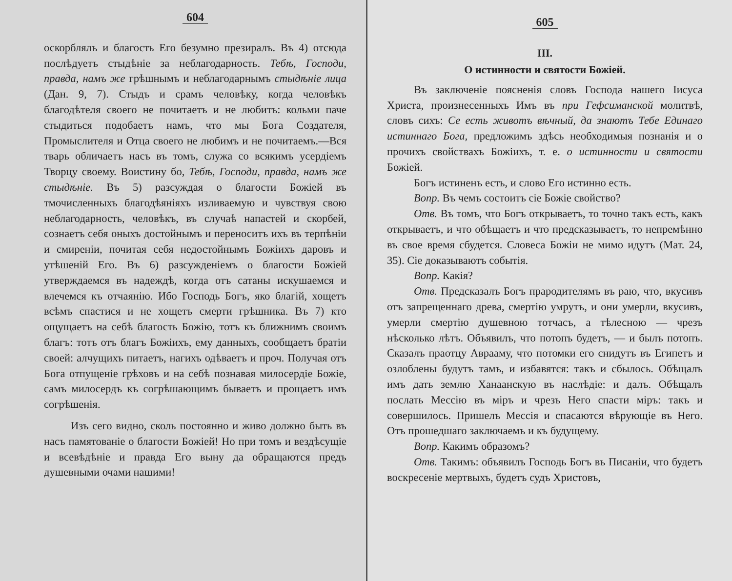604
оскорблялъ и благость Его безумно презиралъ. Въ 4) отсюда послѣдуетъ стыдѣніе за неблагодарность. Тебѣ, Господи, правда, намъ же грѣшнымъ и неблагодарнымъ стыдѣніе лица (Дан. 9, 7). Стыдъ и срамъ человѣку, когда человѣкъ благодѣтеля своего не почитаетъ и не любитъ: кольми паче стыдиться подобаетъ намъ, что мы Бога Создателя, Промыслителя и Отца своего не любимъ и не почитаемъ.—Вся тварь обличаетъ насъ въ томъ, служа со всякимъ усердіемъ Творцу своему. Воистину бо, Тебѣ, Господи, правда, намъ же стыдѣніе. Въ 5) разсуждая о благости Божіей въ тмочисленныхъ благодѣяніяхъ изливаемую и чувствуя свою неблагодарность, человѣкъ, въ случаѣ напастей и скорбей, сознаетъ себя оныхъ достойнымъ и переноситъ ихъ въ терпѣніи и смиреніи, почитая себя недостойнымъ Божіихъ даровъ и утѣшеній Его. Въ 6) разсужденіемъ о благости Божіей утверждаемся въ надеждѣ, когда отъ сатаны искушаемся и влечемся къ отчаянію. Ибо Господь Богъ, яко благій, хощетъ всѣмъ спастися и не хощетъ смерти грѣшника. Въ 7) кто ощущаетъ на себѣ благость Божію, тотъ къ ближнимъ своимъ благъ: тотъ отъ благъ Божіихъ, ему данныхъ, сообщаетъ братіи своей: алчущихъ питаетъ, нагихъ одѣваетъ и проч. Получая отъ Бога отпущеніе грѣховъ и на себѣ познавая милосердіе Божіе, самъ милосердъ къ согрѣшающимъ бываетъ и прощаетъ имъ согрѣшенія.
Изъ сего видно, сколь постоянно и живо должно быть въ насъ памятованіе о благости Божіей! Но при томъ и вездѣсущіе и всевѣдѣніе и правда Его выну да обращаются предъ душевными очами нашими!
605
III.
О истинности и святости Божіей.
Въ заключеніе поясненія словъ Господа нашего Іисуса Христа, произнесенныхъ Имъ въ при Гефсиманской молитвѣ, словъ сихъ: Се есть животъ вѣчный, да знаютъ Тебе Единаго истиннаго Бога, предложимъ здѣсь необходимыя познанія и о прочихъ свойствахъ Божіихъ, т. е. о истинности и святости Божіей.
Богъ истиненъ есть, и слово Его истинно есть.
Вопр. Въ чемъ состоитъ сіе Божіе свойство?
Отв. Въ томъ, что Богъ открываетъ, то точно такъ есть, какъ открываетъ, и что обѣщаетъ и что предсказываетъ, то непремѣнно въ свое время сбудется. Словеса Божіи не мимо идутъ (Мат. 24, 35). Сіе доказываютъ событія.
Вопр. Какія?
Отв. Предсказалъ Богъ прародителямъ въ раю, что, вкусивъ отъ запрещеннаго древа, смертію умрутъ, и они умерли, вкусивъ, умерли смертію душевною тотчасъ, а тѣлесною — чрезъ нѣсколько лѣтъ. Объявилъ, что потопъ будетъ, — и былъ потопъ. Сказалъ праотцу Аврааму, что потомки его снидутъ въ Египетъ и озлоблены будутъ тамъ, и избавятся: такъ и сбылось. Обѣщалъ имъ дать землю Ханаанскую въ наслѣдіе: и далъ. Обѣщалъ послать Мессію въ міръ и чрезъ Него спасти міръ: такъ и совершилось. Пришелъ Мессія и спасаются вѣрующіе въ Него. Отъ прошедшаго заключаемъ и къ будущему.
Вопр. Какимъ образомъ?
Отв. Такимъ: объявилъ Господь Богъ въ Писаніи, что будетъ воскресеніе мертвыхъ, будетъ судъ Христовъ,